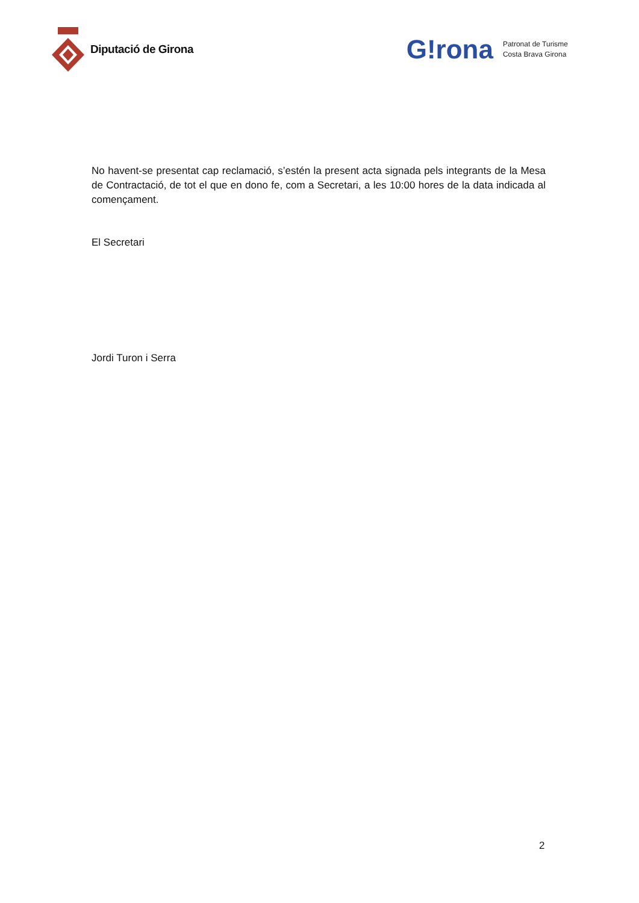Diputació de Girona
G!rona Patronat de Turisme
Costa Brava Girona
No havent-se presentat cap reclamació, s’estén la present acta signada pels integrants de la Mesa de Contractació, de tot el que en dono fe, com a Secretari, a les 10:00 hores de la data indicada al començament.
El Secretari
Jordi Turon i Serra
2